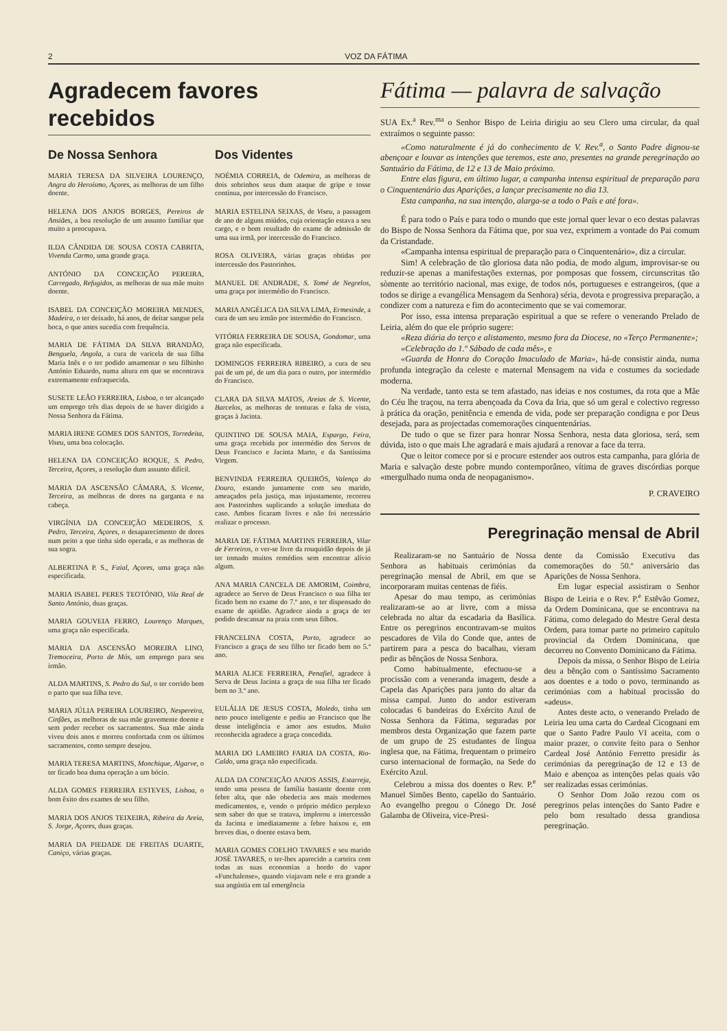2 VOZ DA FÁTIMA
Agradecem favores recebidos
De Nossa Senhora
MARIA TERESA DA SILVEIRA LOURENÇO, Angra do Heroísmo, Açores, as melhoras de um filho doente.
HELENA DOS ANJOS BORGES, Pereiros de Ansiães, a boa resolução de um assunto familiar que muito a preocupava.
ILDA CÂNDIDA DE SOUSA COSTA CABRITA, Vivenda Carmo, uma grande graça.
ANTÓNIO DA CONCEIÇÃO PEREIRA, Carregado, Refugidos, as melhoras de sua mãe muito doente.
ISABEL DA CONCEIÇÃO MOREIRA MENDES, Madeira, o ter deixado, há anos, de deitar sangue pela boca, o que antes sucedia com frequência.
MARIA DE FÁTIMA DA SILVA BRANDÃO, Benguela, Angola, a cura de varicela de sua filha Maria Inês e o ter podido amamentar o seu filhinho António Eduardo, numa altura em que se encontrava extremamente enfraquecida.
SUSETE LEÃO FERREIRA, Lisboa, o ter alcançado um emprego três dias depois de se haver dirigido a Nossa Senhora da Fátima.
MARIA IRENE GOMES DOS SANTOS, Torredeita, Viseu, uma boa colocação.
HELENA DA CONCEIÇÃO ROQUE, S. Pedro, Terceira, Açores, a resolução dum assunto difícil.
MARIA DA ASCENSÃO CÂMARA, S. Vicente, Terceira, as melhoras de dores na garganta e na cabeça.
VIRGÍNIA DA CONCEIÇÃO MEDEIROS, S. Pedro, Terceira, Açores, o desaparecimento de dores num peito a que tinha sido operada, e as melhoras de sua sogra.
ALBERTINA P. S., Faial, Açores, uma graça não especificada.
MARIA ISABEL PERES TEOTÓNIO, Vila Real de Santo António, duas graças.
MARIA GOUVEIA FERRO, Lourenço Marques, uma graça não especificada.
MARIA DA ASCENSÃO MOREIRA LINO, Tremoceira, Porto de Mós, um emprego para seu irmão.
ALDA MARTINS, S. Pedro do Sul, o ter corrido bem o parto que sua filha teve.
MARIA JÚLIA PEREIRA LOUREIRO, Nespereira, Cinfães, as melhoras de sua mãe gravemente doente e sem poder receber os sacramentos. Sua mãe ainda viveu dois anos e morreu confortada com os últimos sacramentos, como sempre desejou.
MARIA TERESA MARTINS, Monchique, Algarve, o ter ficado boa duma operação a um bócio.
ALDA GOMES FERREIRA ESTEVES, Lisboa, o bom êxito dos exames de seu filho.
MARIA DOS ANJOS TEIXEIRA, Ribeira da Areia, S. Jorge, Açores, duas graças.
MARIA DA PIEDADE DE FREITAS DUARTE, Caniço, várias graças.
Dos Videntes
NOÉMIA CORREIA, de Odemira, as melhoras de dois sobrinhos seus dum ataque de gripe e tosse contínua, por intercessão do Francisco.
MARIA ESTELINA SEIXAS, de Viseu, a passagem de ano de alguns miúdos, cuja orientação estava a seu cargo, e o bom resultado do exame de admissão de uma sua irmã, por intercessão do Francisco.
ROSA OLIVEIRA, várias graças obtidas por intercessão dos Pastorinhos.
MANUEL DE ANDRADE, S. Tomé de Negrelos, uma graça por intermédio do Francisco.
MARIA ANGÉLICA DA SILVA LIMA, Ermesinde, a cura de um seu irmão por intermédio do Francisco.
VITÓRIA FERREIRA DE SOUSA, Gondomar, uma graça não especificada.
DOMINGOS FERREIRA RIBEIRO, a cura de seu pai de um pé, de um dia para o outro, por intermédio do Francisco.
CLARA DA SILVA MATOS, Areias de S. Vicente, Barcelos, as melhoras de tonturas e falta de vista, graças à Jacinta.
QUINTINO DE SOUSA MAIA, Espargo, Feira, uma graça recebida por intermédio dos Servos de Deus Francisco e Jacinta Marto, e da Santíssima Virgem.
BENVINDA FERREIRA QUEIRÓS, Valença do Douro, estando juntamente com seu marido, ameaçados pela justiça, mas injustamente, recorreu aos Pastorinhos suplicando a solução imediata do caso. Ambos ficaram livres e não foi necessário realizar o processo.
MARIA DE FÁTIMA MARTINS FERREIRA, Vilar de Ferreiros, o ver-se livre da rouquidão depois de já ter tomado muitos remédios sem encontrar alívio algum.
ANA MARIA CANCELA DE AMORIM, Coimbra, agradece ao Servo de Deus Francisco o sua filha ter ficado bem no exame do 7.º ano, e ter dispensado do exame de aptidão. Agradece ainda a graça de ter podido descansar na praia com seus filhos.
FRANCELINA COSTA, Porto, agradece ao Francisco a graça de seu filho ter ficado bem no 5.º ano.
MARIA ALICE FERREIRA, Penafiel, agradece à Serva de Deus Jacinta a graça de sua filha ter ficado bem no 3.º ano.
EULÁLIA DE JESUS COSTA, Moledo, tinha um neto pouco inteligente e pediu ao Francisco que lhe desse inteligência e amor aos estudos. Muito reconhecida agradece a graça concedida.
MARIA DO LAMEIRO FARIA DA COSTA, Rio-Caldo, uma graça não especificada.
ALDA DA CONCEIÇÃO ANJOS ASSIS, Estarreja, tendo uma pessoa de família bastante doente com febre alta, que não obedecia aos mais modernos medicamentos, e, vendo o próprio médico perplexo sem saber do que se tratava, implorou a intercessão da Jacinta e imediatamente a febre baixou e, em breves dias, o doente estava bem.
MARIA GOMES COELHO TAVARES e seu marido JOSÉ TAVARES, o ter-lhes aparecido a carteira com todas as suas economias a bordo do vapor «Funchalense», quando viajavam nele e era grande a sua angústia em tal emergência
Fátima — palavra de salvação
SUA Ex.<sup>a</sup> Rev.<sup>ma</sup> o Senhor Bispo de Leiria dirigiu ao seu Clero uma circular, da qual extraímos o seguinte passo:
«Como naturalmente é já do conhecimento de V. Rev.<sup>a</sup>, o Santo Padre dignou-se abençoar e louvar as intenções que teremos, este ano, presentes na grande peregrinação ao Santuário da Fátima, de 12 e 13 de Maio próximo.
Entre elas figura, em último lugar, a campanha intensa espiritual de preparação para o Cinquentenário das Aparições, a lançar precisamente no dia 13.
Esta campanha, na sua intenção, alarga-se a todo o País e até fora».
É para todo o País e para todo o mundo que este jornal quer levar o eco destas palavras do Bispo de Nossa Senhora da Fátima que, por sua vez, exprimem a vontade do Pai comum da Cristandade.
«Campanha intensa espiritual de preparação para o Cinquentenário», diz a circular.
Sim! A celebração de tão gloriosa data não podia, de modo algum, improvisar-se ou reduzir-se apenas a manifestações externas, por pomposas que fossem, circunscritas tão sòmente ao território nacional, mas exige, de todos nós, portugueses e estrangeiros, (que a todos se dirige a evangélica Mensagem da Senhora) séria, devota e progressiva preparação, a condizer com a natureza e fim do acontecimento que se vai comemorar.
Por isso, essa intensa preparação espiritual a que se refere o venerando Prelado de Leiria, além do que ele próprio sugere:
«Reza diária do terço e alistamento, mesmo fora da Diocese, no «Terço Permanente»;
«Celebração do 1.º Sábado de cada mês», e
«Guarda de Honra do Coração Imaculado de Maria», há-de consistir ainda, numa profunda integração da celeste e maternal Mensagem na vida e costumes da sociedade moderna.
Na verdade, tanto esta se tem afastado, nas ideias e nos costumes, da rota que a Mãe do Céu lhe traçou, na terra abençoada da Cova da Iria, que só um geral e colectivo regresso à prática da oração, penitência e emenda de vida, pode ser preparação condigna e por Deus desejada, para as projectadas comemorações cinquentenárias.
De tudo o que se fizer para honrar Nossa Senhora, nesta data gloriosa, será, sem dúvida, isto o que mais Lhe agradará e mais ajudará a renovar a face da terra.
Que o leitor comece por si e procure estender aos outros esta campanha, para glória de Maria e salvação deste pobre mundo contemporâneo, vítima de graves discórdias porque «mergulhado numa onda de neopaganismo».
P. CRAVEIRO
Peregrinação mensal de Abril
Realizaram-se no Santuário de Nossa Senhora as habituais cerimónias da peregrinação mensal de Abril, em que se incorporaram muitas centenas de fiéis.
Apesar do mau tempo, as cerimónias realizaram-se ao ar livre, com a missa celebrada no altar da escadaria da Basílica. Entre os peregrinos encontravam-se muitos pescadores de Vila do Conde que, antes de partirem para a pesca do bacalhau, vieram pedir as bênçãos de Nossa Senhora.
Como habitualmente, efectuou-se a procissão com a veneranda imagem, desde a Capela das Aparições para junto do altar da missa campal. Junto do andor estiveram colocadas 6 bandeiras do Exército Azul de Nossa Senhora da Fátima, seguradas por membros desta Organização que fazem parte de um grupo de 25 estudantes de língua inglesa que, na Fátima, frequentam o primeiro curso internacional de formação, na Sede do Exército Azul.
Celebrou a missa dos doentes o Rev. P.<sup>e</sup> Manuel Simões Bento, capelão do Santuário. Ao evangelho pregou o Cónego Dr. José Galamba de Oliveira, vice-Presi-
dente da Comissão Executiva das comemorações do 50.º aniversário das Aparições de Nossa Senhora.
Em lugar especial assistiram o Senhor Bispo de Leiria e o Rev. P.<sup>e</sup> Estêvão Gomez, da Ordem Dominicana, que se encontrava na Fátima, como delegado do Mestre Geral desta Ordem, para tomar parte no primeiro capítulo provincial da Ordem Dominicana, que decorreu no Convento Dominicano da Fátima.
Depois da missa, o Senhor Bispo de Leiria deu a bênção com o Santíssimo Sacramento aos doentes e a todo o povo, terminando as cerimónias com a habitual procissão do «adeus».
Antes deste acto, o venerando Prelado de Leiria leu uma carta do Cardeal Cicognani em que o Santo Padre Paulo VI aceita, com o maior prazer, o convite feito para o Senhor Cardeal José António Ferretto presidir às cerimónias da peregrinação de 12 e 13 de Maio e abençoa as intenções pelas quais vão ser realizadas essas cerimónias.
O Senhor Dom João rezou com os peregrinos pelas intenções do Santo Padre e pelo bom resultado dessa grandiosa peregrinação.